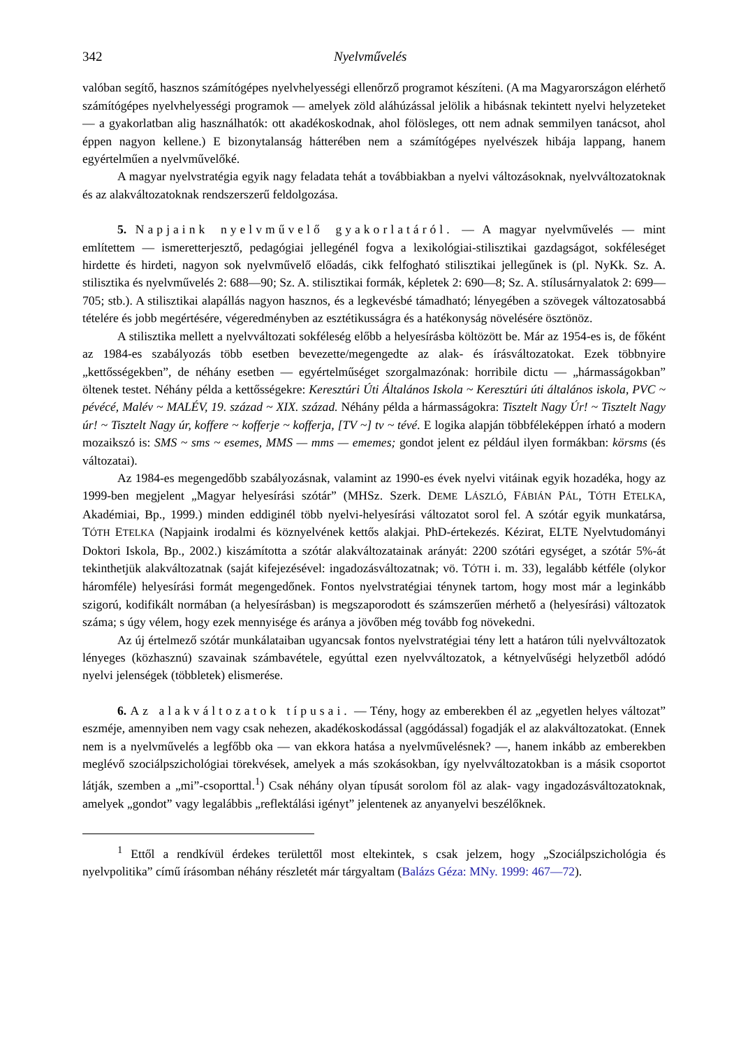342 Nyelvművelés
valóban segítő, hasznos számítógépes nyelvhelyességi ellenőrző programot készíteni. (A ma Magyarországon elérhető számítógépes nyelvhelyességi programok — amelyek zöld aláhúzással jelölik a hibásnak tekintett nyelvi helyzeteket — a gyakorlatban alig használhatók: ott akadékoskodnak, ahol fölösleges, ott nem adnak semmilyen tanácsot, ahol éppen nagyon kellene.) E bizonytalanság hátterében nem a számítógépes nyelvészek hibája lappang, hanem egyértelműen a nyelvművelőké.
A magyar nyelvstratégia egyik nagy feladata tehát a továbbiakban a nyelvi változásoknak, nyelvváltozatoknak és az alakváltozatoknak rendszerszerű feldolgozása.
5. Napjaink nyelvművelő gyakorlatáról. — A magyar nyelvművelés — mint említettem — ismeretterjesztő, pedagógiai jellegénél fogva a lexikológiai-stilisztikai gazdagságot, sokféleséget hirdette és hirdeti, nagyon sok nyelvművelő előadás, cikk felfogható stilisztikai jellegűnek is (pl. NyKk. Sz. A. stilisztika és nyelvművelés 2: 688—90; Sz. A. stilisztikai formák, képletek 2: 690—8; Sz. A. stílusárnyalatok 2: 699—705; stb.). A stilisztikai alapállás nagyon hasznos, és a legkevésbé támadható; lényegében a szövegek változatosabbá tételére és jobb megértésére, végeredményben az esztétikusságra és a hatékonyság növelésére ösztönöz.
A stilisztika mellett a nyelvváltozati sokféleség előbb a helyesírásba költözött be. Már az 1954-es is, de főként az 1984-es szabályozás több esetben bevezette/megengedte az alak- és írásváltozatokat. Ezek többnyire „kettősségekben”, de néhány esetben — egyértelműséget szorgalmazónak: horribile dictu — „hármasságokban” öltenek testet. Néhány példa a kettősségekre: Keresztúri Úti Általános Iskola ~ Keresztúri úti általános iskola, PVC ~ pévécé, Malév ~ MALÉV, 19. század ~ XIX. század. Néhány példa a hármasságokra: Tisztelt Nagy Úr! ~ Tisztelt Nagy úr! ~ Tisztelt Nagy úr, koffere ~ kofferje ~ kofferja, [TV ~] tv ~ tévé. E logika alapján többféleképpen írható a modern mozaikszó is: SMS ~ sms ~ esemes, MMS — mms — ememes; gondot jelent ez például ilyen formákban: körsms (és változatai).
Az 1984-es megengedőbb szabályozásnak, valamint az 1990-es évek nyelvi vitáinak egyik hozadéka, hogy az 1999-ben megjelent „Magyar helyesírási szótár” (MHSz. Szerk. DEME LÁSZLÓ, FÁBIÁN PÁL, TÓTH ETELKA, Akadémiai, Bp., 1999.) minden eddiginél több nyelvi-helyesírási változatot sorol fel. A szótár egyik munkatársa, TÓTH ETELKA (Napjaink irodalmi és köznyelvének kettős alakjai. PhD-értekezés. Kézirat, ELTE Nyelvtudományi Doktori Iskola, Bp., 2002.) kiszámította a szótár alakváltozatainak arányát: 2200 szótári egységet, a szótár 5%-át tekinthetjük alakváltozatnak (saját kifejezésével: ingadozásváltozatnak; vö. TÓTH i. m. 33), legalább kétféle (olykor háromféle) helyesírási formát megengedőnek. Fontos nyelvstratégiai ténynek tartom, hogy most már a leginkább szigorú, kodifikált normában (a helyesírásban) is megszaporodott és számszerűen mérhető a (helyesírási) változatok száma; s úgy vélem, hogy ezek mennyisége és aránya a jövőben még tovább fog növekedni.
Az új értelmező szótár munkálataiban ugyancsak fontos nyelvstratégiai tény lett a határon túli nyelvváltozatok lényeges (közhasznú) szavainak számbavétele, egyúttal ezen nyelvváltozatok, a kétnyelvűségi helyzetből adódó nyelvi jelenségek (többletek) elismerése.
6. Az alakváltozatok típusai. — Tény, hogy az emberekben él az „egyetlen helyes változat” eszméje, amennyiben nem vagy csak nehezen, akadékoskodással (aggódással) fogadják el az alakváltozatokat. (Ennek nem is a nyelvművelés a legfőbb oka — van ekkora hatása a nyelvművelésnek? —, hanem inkább az emberekben meglévő szociálpszichológiai törekvések, amelyek a más szokásokban, így nyelvváltozatokban is a másik csoportot látják, szemben a „mi”-csoporttal.<sup>1</sup>) Csak néhány olyan típusát sorolom föl az alak- vagy ingadozásváltozatoknak, amelyek „gondot” vagy legalábbis „reflektálási igényt” jelentenek az anyanyelvi beszélőknek.
<sup>1</sup> Ettől a rendkívül érdekes területtől most eltekintek, s csak jelzem, hogy „Szociálpszichológia és nyelvpolitika” című írásomban néhány részletét már tárgyaltam (Balázs Géza: MNy. 1999: 467—72).